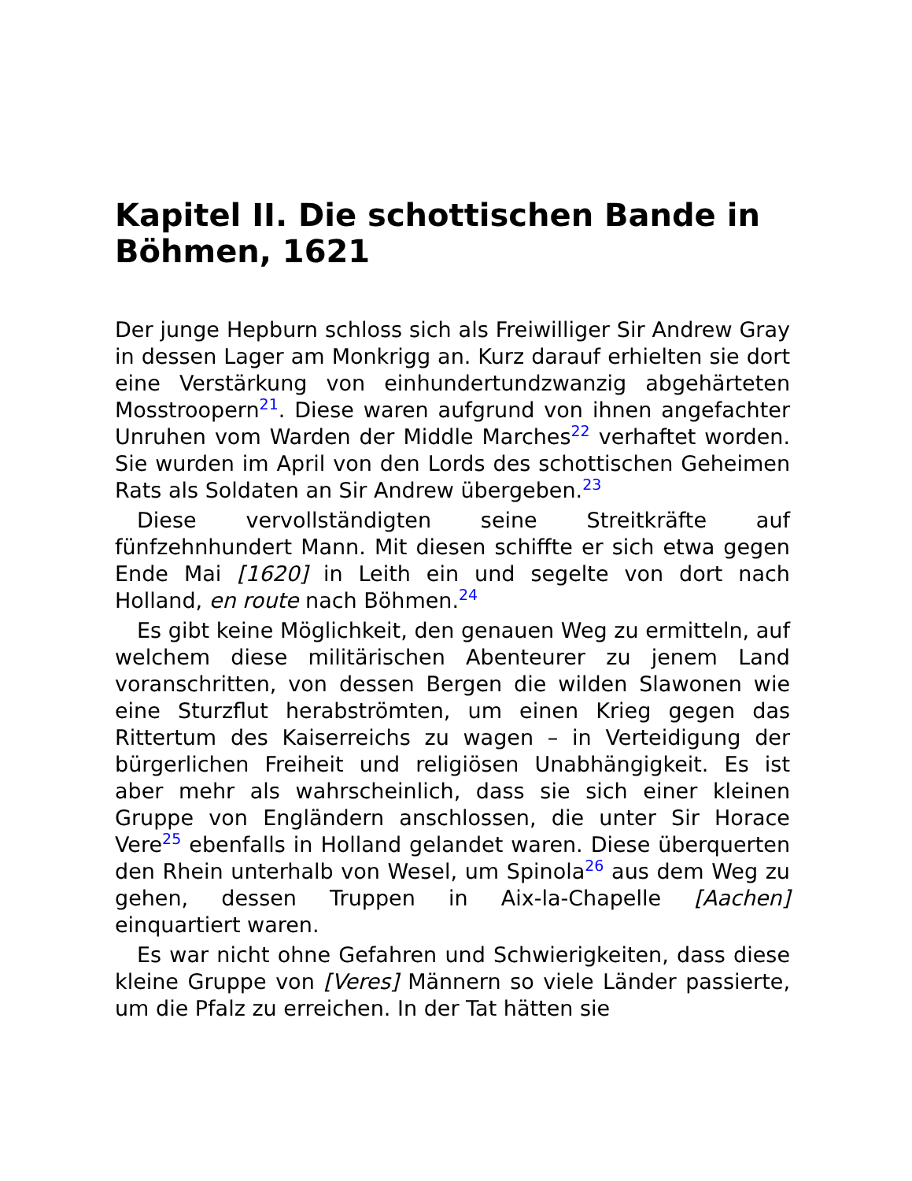Kapitel II. Die schottischen Bande in Böhmen, 1621
Der junge Hepburn schloss sich als Freiwilliger Sir Andrew Gray in dessen Lager am Monkrigg an. Kurz darauf erhielten sie dort eine Verstärkung von einhundertundzwanzig abgehärteten Mosstroopern<sup>21</sup>. Diese waren aufgrund von ihnen angefachter Unruhen vom Warden der Middle Marches<sup>22</sup> verhaftet worden. Sie wurden im April von den Lords des schottischen Geheimen Rats als Soldaten an Sir Andrew übergeben.<sup>23</sup>
Diese vervollständigten seine Streitkräfte auf fünfzehnhundert Mann. Mit diesen schiffte er sich etwa gegen Ende Mai [1620] in Leith ein und segelte von dort nach Holland, en route nach Böhmen.<sup>24</sup>
Es gibt keine Möglichkeit, den genauen Weg zu ermitteln, auf welchem diese militärischen Abenteurer zu jenem Land voranschritten, von dessen Bergen die wilden Slawonen wie eine Sturzflut herabströmten, um einen Krieg gegen das Rittertum des Kaiserreichs zu wagen – in Verteidigung der bürgerlichen Freiheit und religiösen Unabhängigkeit. Es ist aber mehr als wahrscheinlich, dass sie sich einer kleinen Gruppe von Engländern anschlossen, die unter Sir Horace Vere<sup>25</sup> ebenfalls in Holland gelandet waren. Diese überquerten den Rhein unterhalb von Wesel, um Spinola<sup>26</sup> aus dem Weg zu gehen, dessen Truppen in Aix-la-Chapelle [Aachen] einquartiert waren.
Es war nicht ohne Gefahren und Schwierigkeiten, dass diese kleine Gruppe von [Veres] Männern so viele Länder passierte, um die Pfalz zu erreichen. In der Tat hätten sie